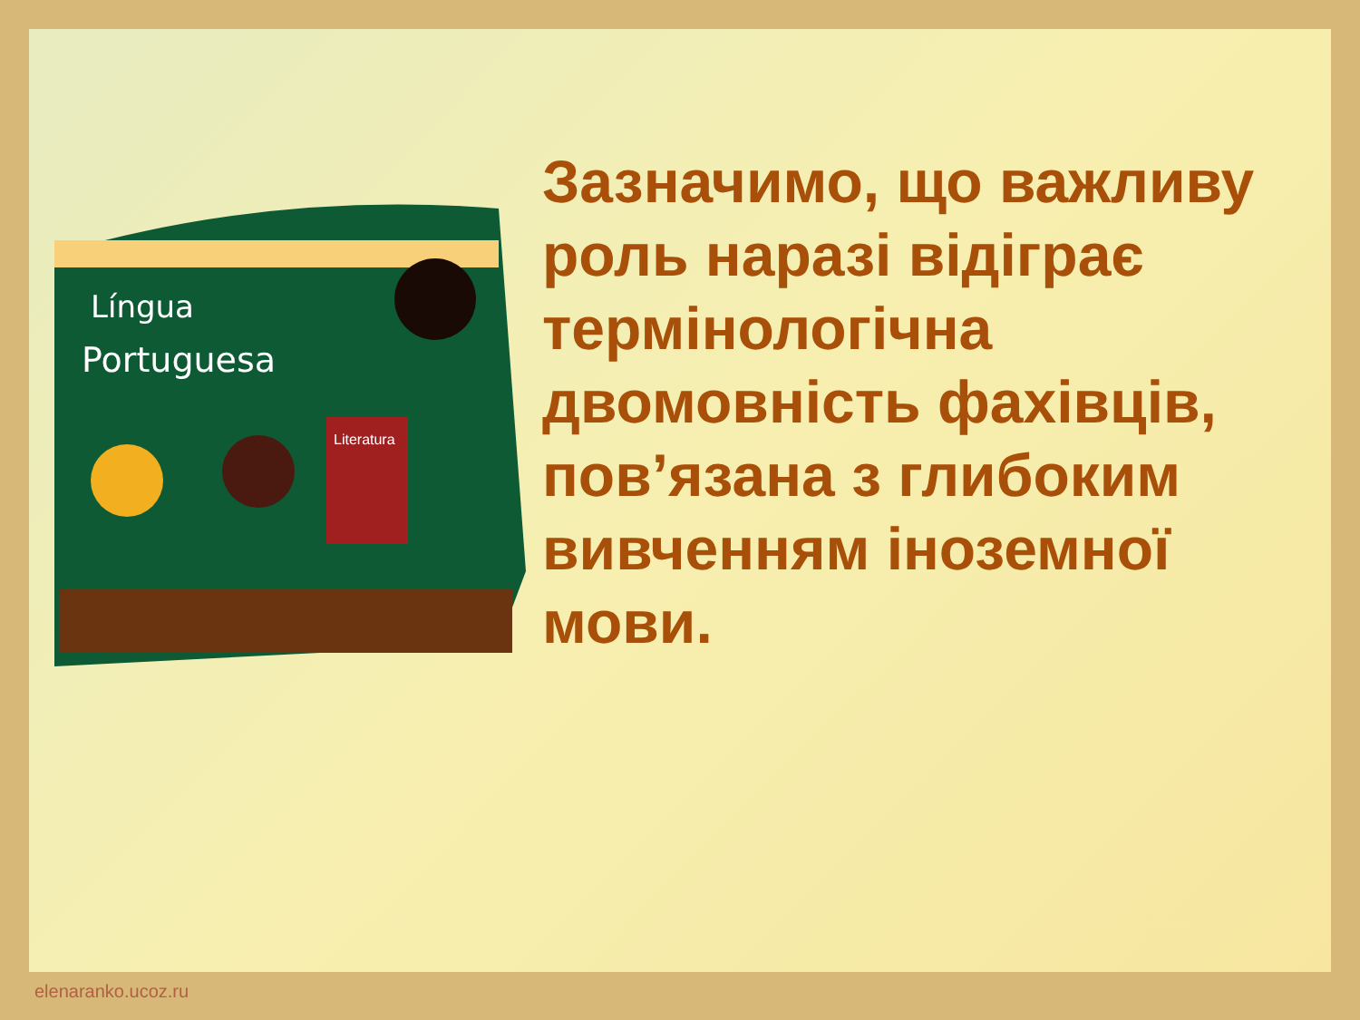Língua
Portuguesa
Literatura
Зазначимо, що важливу роль наразі відіграє термінологічна двомовність фахівців, пов’язана з глибоким вивченням іноземної мови.
elenaranko.ucoz.ru